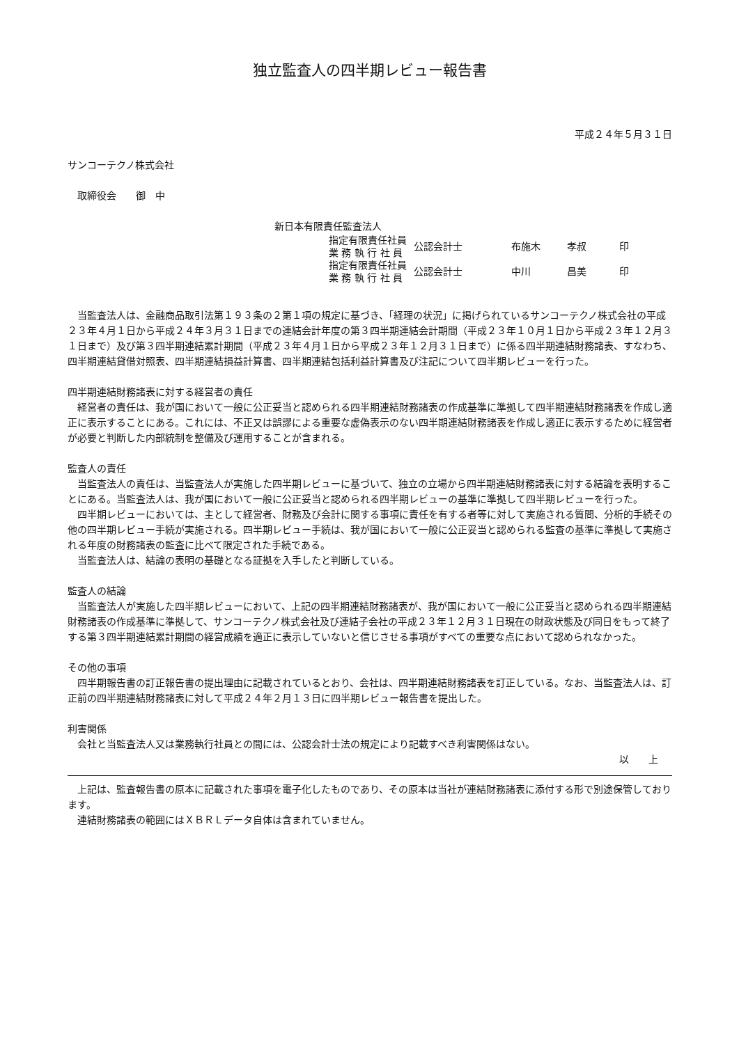独立監査人の四半期レビュー報告書
平成２４年５月３１日
サンコーテクノ株式会社
 取締役会  御 中
新日本有限責任監査法人
| 指定有限責任社員 業 務 執 行 社 員 | 公認会計士 | 布施木 | 孝叔 | 印 |
| 指定有限責任社員 業 務 執 行 社 員 | 公認会計士 | 中川 | 昌美 | 印 |
当監査法人は、金融商品取引法第１９３条の２第１項の規定に基づき、「経理の状況」に掲げられているサンコーテクノ株式会社の平成２３年４月１日から平成２４年３月３１日までの連結会計年度の第３四半期連結会計期間（平成２３年１０月１日から平成２３年１２月３１日まで）及び第３四半期連結累計期間（平成２３年４月１日から平成２３年１２月３１日まで）に係る四半期連結財務諸表、すなわち、四半期連結貸借対照表、四半期連結損益計算書、四半期連結包括利益計算書及び注記について四半期レビューを行った。
四半期連結財務諸表に対する経営者の責任
経営者の責任は、我が国において一般に公正妥当と認められる四半期連結財務諸表の作成基準に準拠して四半期連結財務諸表を作成し適正に表示することにある。これには、不正又は誤謬による重要な虚偽表示のない四半期連結財務諸表を作成し適正に表示するために経営者が必要と判断した内部統制を整備及び運用することが含まれる。
監査人の責任
当監査法人の責任は、当監査法人が実施した四半期レビューに基づいて、独立の立場から四半期連結財務諸表に対する結論を表明することにある。当監査法人は、我が国において一般に公正妥当と認められる四半期レビューの基準に準拠して四半期レビューを行った。
四半期レビューにおいては、主として経営者、財務及び会計に関する事項に責任を有する者等に対して実施される質問、分析的手続その他の四半期レビュー手続が実施される。四半期レビュー手続は、我が国において一般に公正妥当と認められる監査の基準に準拠して実施される年度の財務諸表の監査に比べて限定された手続である。
当監査法人は、結論の表明の基礎となる証拠を入手したと判断している。
監査人の結論
当監査法人が実施した四半期レビューにおいて、上記の四半期連結財務諸表が、我が国において一般に公正妥当と認められる四半期連結財務諸表の作成基準に準拠して、サンコーテクノ株式会社及び連結子会社の平成２３年１２月３１日現在の財政状態及び同日をもって終了する第３四半期連結累計期間の経営成績を適正に表示していないと信じさせる事項がすべての重要な点において認められなかった。
その他の事項
四半期報告書の訂正報告書の提出理由に記載されているとおり、会社は、四半期連結財務諸表を訂正している。なお、当監査法人は、訂正前の四半期連結財務諸表に対して平成２４年２月１３日に四半期レビュー報告書を提出した。
利害関係
会社と当監査法人又は業務執行社員との間には、公認会計士法の規定により記載すべき利害関係はない。
以  上
上記は、監査報告書の原本に記載された事項を電子化したものであり、その原本は当社が連結財務諸表に添付する形で別途保管しております。
連結財務諸表の範囲にはＸＢＲＬデータ自体は含まれていません。